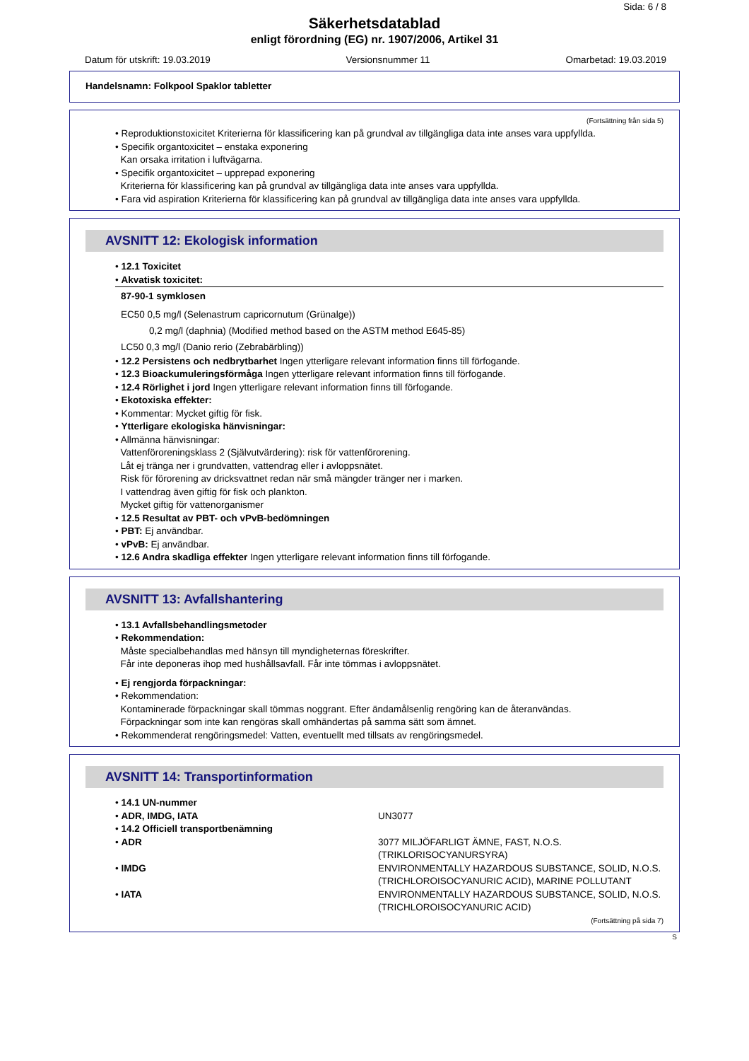Sida: 6 / 8
Säkerhetsdatablad
enligt förordning (EG) nr. 1907/2006, Artikel 31
Datum för utskrift: 19.03.2019 Versionsnummer 11 Omarbetad: 19.03.2019
Handelsnamn: Folkpool Spaklor tabletter
(Fortsättning från sida 5)
• Reproduktionstoxicitet Kriterierna för klassificering kan på grundval av tillgängliga data inte anses vara uppfyllda.
• Specifik organtoxicitet – enstaka exponering
Kan orsaka irritation i luftvägarna.
• Specifik organtoxicitet – upprepad exponering
Kriterierna för klassificering kan på grundval av tillgängliga data inte anses vara uppfyllda.
• Fara vid aspiration Kriterierna för klassificering kan på grundval av tillgängliga data inte anses vara uppfyllda.
AVSNITT 12: Ekologisk information
• 12.1 Toxicitet
• Akvatisk toxicitet:
87-90-1 symklosen
EC50 0,5 mg/l (Selenastrum capricornutum (Grünalge))
0,2 mg/l (daphnia) (Modified method based on the ASTM method E645-85)
LC50 0,3 mg/l (Danio rerio (Zebrabärbling))
• 12.2 Persistens och nedbrytbarhet Ingen ytterligare relevant information finns till förfogande.
• 12.3 Bioackumuleringsförmåga Ingen ytterligare relevant information finns till förfogande.
• 12.4 Rörlighet i jord Ingen ytterligare relevant information finns till förfogande.
• Ekotoxiska effekter:
• Kommentar: Mycket giftig för fisk.
• Ytterligare ekologiska hänvisningar:
• Allmänna hänvisningar:
Vattenföroreningsklass 2 (Självutvärdering): risk för vattenförorening.
Låt ej tränga ner i grundvatten, vattendrag eller i avloppsnätet.
Risk för förorening av dricksvattnet redan när små mängder tränger ner i marken.
I vattendrag även giftig för fisk och plankton.
Mycket giftig för vattenorganismer
• 12.5 Resultat av PBT- och vPvB-bedömningen
• PBT: Ej användbar.
• vPvB: Ej användbar.
• 12.6 Andra skadliga effekter Ingen ytterligare relevant information finns till förfogande.
AVSNITT 13: Avfallshantering
• 13.1 Avfallsbehandlingsmetoder
• Rekommendation:
Måste specialbehandlas med hänsyn till myndigheternas föreskrifter.
Får inte deponeras ihop med hushållsavfall. Får inte tömmas i avloppsnätet.
• Ej rengjorda förpackningar:
• Rekommendation:
Kontaminerade förpackningar skall tömmas noggrant. Efter ändamålsenlig rengöring kan de återanvändas.
Förpackningar som inte kan rengöras skall omhändertas på samma sätt som ämnet.
• Rekommenderat rengöringsmedel: Vatten, eventuellt med tillsats av rengöringsmedel.
AVSNITT 14: Transportinformation
| • 14.1 UN-nummer | |
| • ADR, IMDG, IATA | UN3077 |
| • 14.2 Officiell transportbenämning | |
| • ADR | 3077 MILJÖFARLIGT ÄMNE, FAST, N.O.S. (TRIKLORISOCYANURSYRA) |
| • IMDG | ENVIRONMENTALLY HAZARDOUS SUBSTANCE, SOLID, N.O.S. (TRICHLOROISOCYANURIC ACID), MARINE POLLUTANT |
| • IATA | ENVIRONMENTALLY HAZARDOUS SUBSTANCE, SOLID, N.O.S. (TRICHLOROISOCYANURIC ACID) |
(Fortsättning på sida 7)
S